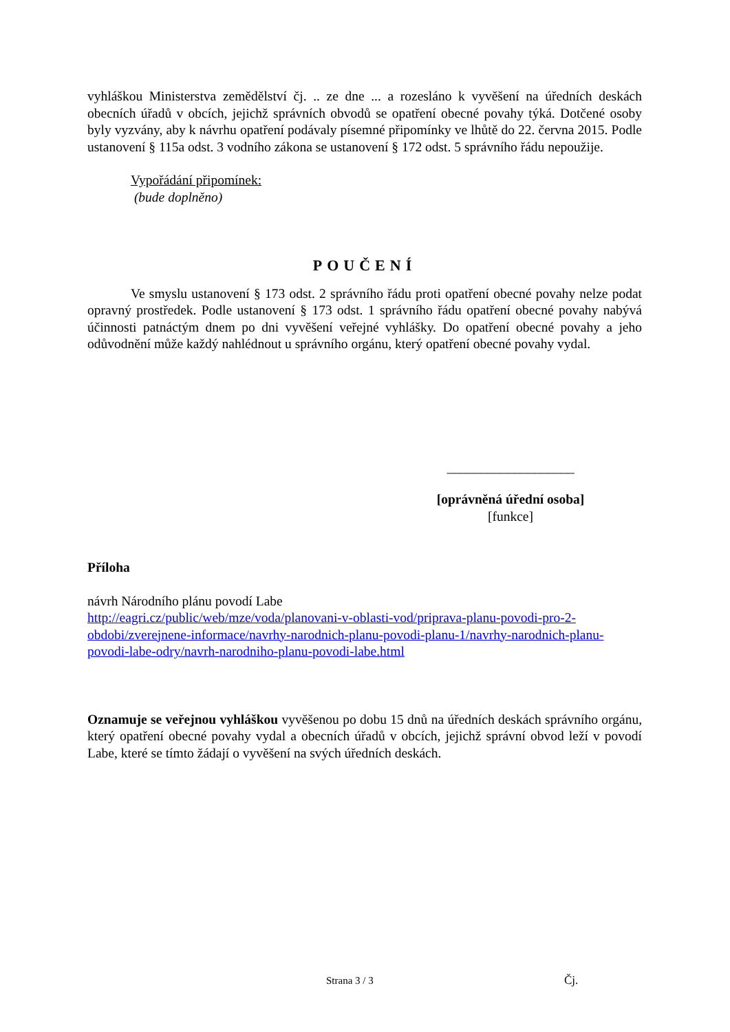vyhláškou Ministerstva zemědělství čj. .. ze dne ... a rozesláno k vyvěšení na úředních deskách obecních úřadů v obcích, jejichž správních obvodů se opatření obecné povahy týká. Dotčené osoby byly vyzvány, aby k návrhu opatření podávaly písemné připomínky ve lhůtě do 22. června 2015. Podle ustanovení § 115a odst. 3 vodního zákona se ustanovení § 172 odst. 5 správního řádu nepoužije.
Vypořádání připomínek:
(bude doplněno)
POUČENÍ
Ve smyslu ustanovení § 173 odst. 2 správního řádu proti opatření obecné povahy nelze podat opravný prostředek. Podle ustanovení § 173 odst. 1 správního řádu opatření obecné povahy nabývá účinnosti patnáctým dnem po dni vyvěšení veřejné vyhlášky. Do opatření obecné povahy a jeho odůvodnění může každý nahlédnout u správního orgánu, který opatření obecné povahy vydal.
___________________
[oprávněná úřední osoba]
[funkce]
Příloha
návrh Národního plánu povodí Labe
http://eagri.cz/public/web/mze/voda/planovani-v-oblasti-vod/priprava-planu-povodi-pro-2-obdobi/zverejnene-informace/navrhy-narodnich-planu-povodi-planu-1/navrhy-narodnich-planu-povodi-labe-odry/navrh-narodniho-planu-povodi-labe.html
Oznamuje se veřejnou vyhláškou vyvěšenou po dobu 15 dnů na úředních deskách správního orgánu, který opatření obecné povahy vydal a obecních úřadů v obcích, jejichž správní obvod leží v povodí Labe, které se tímto žádají o vyvěšení na svých úředních deskách.
Strana 3 / 3 Čj.